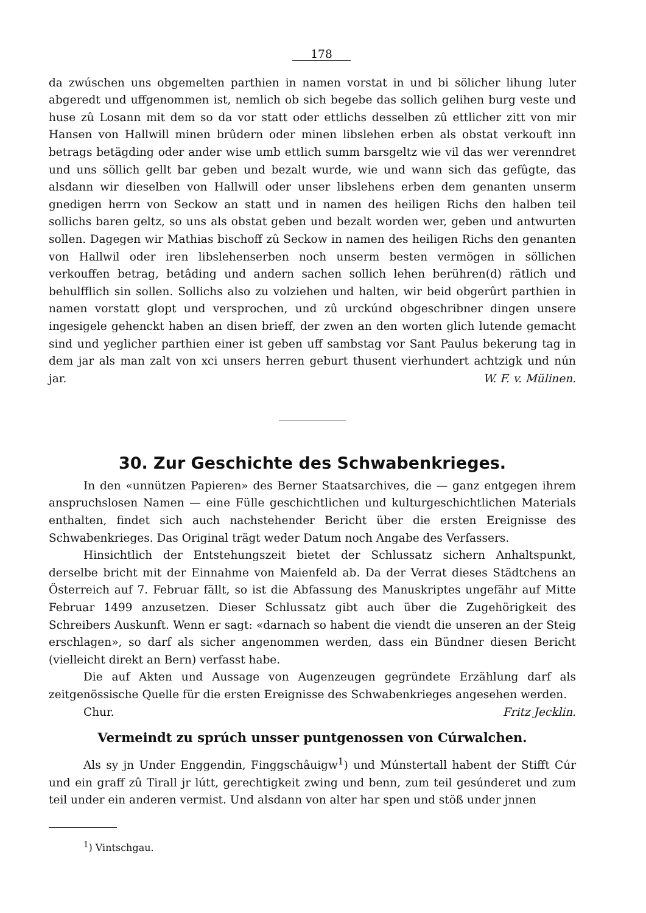178
da zwúschen uns obgemelten parthien in namen vorstat in und bi sölicher lihung luter abgeredt und uffgenommen ist, nemlich ob sich begebe das sollich gelihen burg veste und huse zû Losann mit dem so da vor statt oder ettlichs desselben zû ettlicher zitt von mir Hansen von Hallwill minen brûdern oder minen libslehen erben als obstat verkouft inn betrags betägding oder ander wise umb ettlich summ barsgeltz wie vil das wer verenndret und uns söllich gellt bar geben und bezalt wurde, wie und wann sich das gefûgte, das alsdann wir dieselben von Hallwill oder unser libslehens erben dem genanten unserm gnedigen herrn von Seckow an statt und in namen des heiligen Richs den halben teil sollichs baren geltz, so uns als obstat geben und bezalt worden wer, geben und antwurten sollen. Dagegen wir Mathias bischoff zû Seckow in namen des heiligen Richs den genanten von Hallwil oder iren libslehenserben noch unserm besten vermögen in söllichen verkouffen betrag, betâding und andern sachen sollich lehen berühren(d) rätlich und behulfflich sin sollen. Sollichs also zu volziehen und halten, wir beid obgerûrt parthien in namen vorstatt glopt und versprochen, und zû urckúnd obgeschribner dingen unsere ingesigele gehenckt haben an disen brieff, der zwen an den worten glich lutende gemacht sind und yeglicher parthien einer ist geben uff sambstag vor Sant Paulus bekerung tag in dem jar als man zalt von xci unsers herren geburt thusent vierhundert achtzigk und nún jar. W. F. v. Mülinen.
30. Zur Geschichte des Schwabenkrieges.
In den «unnützen Papieren» des Berner Staatsarchives, die — ganz entgegen ihrem anspruchslosen Namen — eine Fülle geschichtlichen und kulturgeschichtlichen Materials enthalten, findet sich auch nachstehender Bericht über die ersten Ereignisse des Schwabenkrieges. Das Original trägt weder Datum noch Angabe des Verfassers.
Hinsichtlich der Entstehungszeit bietet der Schlussatz sichern Anhaltspunkt, derselbe bricht mit der Einnahme von Maienfeld ab. Da der Verrat dieses Städtchens an Österreich auf 7. Februar fällt, so ist die Abfassung des Manuskriptes ungefähr auf Mitte Februar 1499 anzusetzen. Dieser Schlussatz gibt auch über die Zugehörigkeit des Schreibers Auskunft. Wenn er sagt: «darnach so habent die viendt die unseren an der Steig erschlagen», so darf als sicher angenommen werden, dass ein Bündner diesen Bericht (vielleicht direkt an Bern) verfasst habe.
Die auf Akten und Aussage von Augenzeugen gegründete Erzählung darf als zeitgenössische Quelle für die ersten Ereignisse des Schwabenkrieges angesehen werden.
Chur. Fritz Jecklin.
Vermeindt zu sprúch unsser puntgenossen von Cúrwalchen.
Als sy jn Under Enggendin, Finggschâuigw<sup>1</sup>) und Múnstertall habent der Stifft Cúr und ein graff zû Tirall jr lútt, gerechtigkeit zwing und benn, zum teil gesúnderet und zum teil under ein anderen vermist. Und alsdann von alter har spen und stöß under jnnen
<sup>1</sup>) Vintschgau.